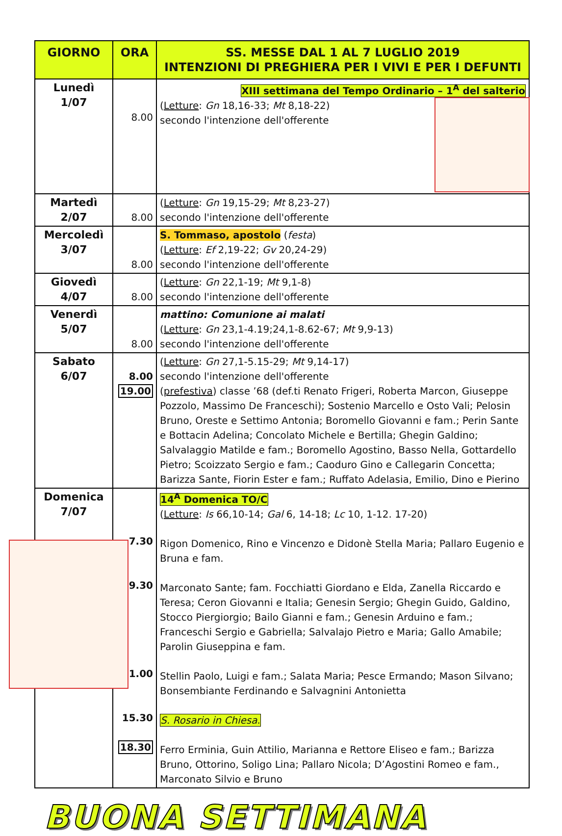| GIORNO | ORA | SS. MESSE DAL 1 AL 7 LUGLIO 2019 INTENZIONI DI PREGHIERA PER I VIVI E PER I DEFUNTI |
| --- | --- | --- |
| Lunedì 1/07 | 8.00 | XIII settimana del Tempo Ordinario – 1<sup>A</sup> del salterio ( Letture : Gn 18,16-33; Mt 8,18-22) secondo l'intenzione dell'offerente |
| Martedì 2/07 | 8.00 | ( Letture : Gn 19,15-29; Mt 8,23-27) secondo l'intenzione dell'offerente |
| Mercoledì 3/07 | 8.00 | S. Tommaso, apostolo ( festa ) ( Letture : Ef 2,19-22; Gv 20,24-29) secondo l'intenzione dell'offerente |
| Giovedì 4/07 | 8.00 | ( Letture : Gn 22,1-19; Mt 9,1-8) secondo l'intenzione dell'offerente |
| Venerdì 5/07 | 8.00 | mattino: Comunione ai malati ( Letture : Gn 23,1-4.19;24,1-8.62-67; Mt 9,9-13) secondo l'intenzione dell'offerente |
| Sabato 6/07 | 8.00 19.00 | ( Letture : Gn 27,1-5.15-29; Mt 9,14-17) secondo l'intenzione dell'offerente ( prefestiva ) classe ’68 (def.ti Renato Frigeri, Roberta Marcon, Giuseppe Pozzolo, Massimo De Franceschi); Sostenio Marcello e Osto Vali; Pelosin Bruno, Oreste e Settimo Antonia; Boromello Giovanni e fam.; Perin Sante e Bottacin Adelina; Concolato Michele e Bertilla; Ghegin Galdino; Salvalaggio Matilde e fam.; Boromello Agostino, Basso Nella, Gottardello Pietro; Scoizzato Sergio e fam.; Caoduro Gino e Callegarin Concetta; Barizza Sante, Fiorin Ester e fam.; Ruffato Adelasia, Emilio, Dino e Pierino |
| Domenica 7/07 | 7.30 9.30 11.00 15.30 18.30 | 14<sup>A</sup> Domenica TO/C ( Letture : Is 66,10-14; Gal 6, 14-18; Lc 10, 1-12. 17-20) Rigon Domenico, Rino e Vincenzo e Didonè Stella Maria; Pallaro Eugenio e Bruna e fam. Marconato Sante; fam. Focchiatti Giordano e Elda, Zanella Riccardo e Teresa; Ceron Giovanni e Italia; Genesin Sergio; Ghegin Guido, Galdino, Stocco Piergiorgio; Bailo Gianni e fam.; Genesin Arduino e fam.; Franceschi Sergio e Gabriella; Salvalajo Pietro e Maria; Gallo Amabile; Parolin Giuseppina e fam. Stellin Paolo, Luigi e fam.; Salata Maria; Pesce Ermando; Mason Silvano; Bonsembiante Ferdinando e Salvagnini Antonietta S. Rosario in Chiesa . Ferro Erminia, Guin Attilio, Marianna e Rettore Eliseo e fam.; Barizza Bruno, Ottorino, Soligo Lina; Pallaro Nicola; D’Agostini Romeo e fam., Marconato Silvio e Bruno |
BUONA SETTIMANA